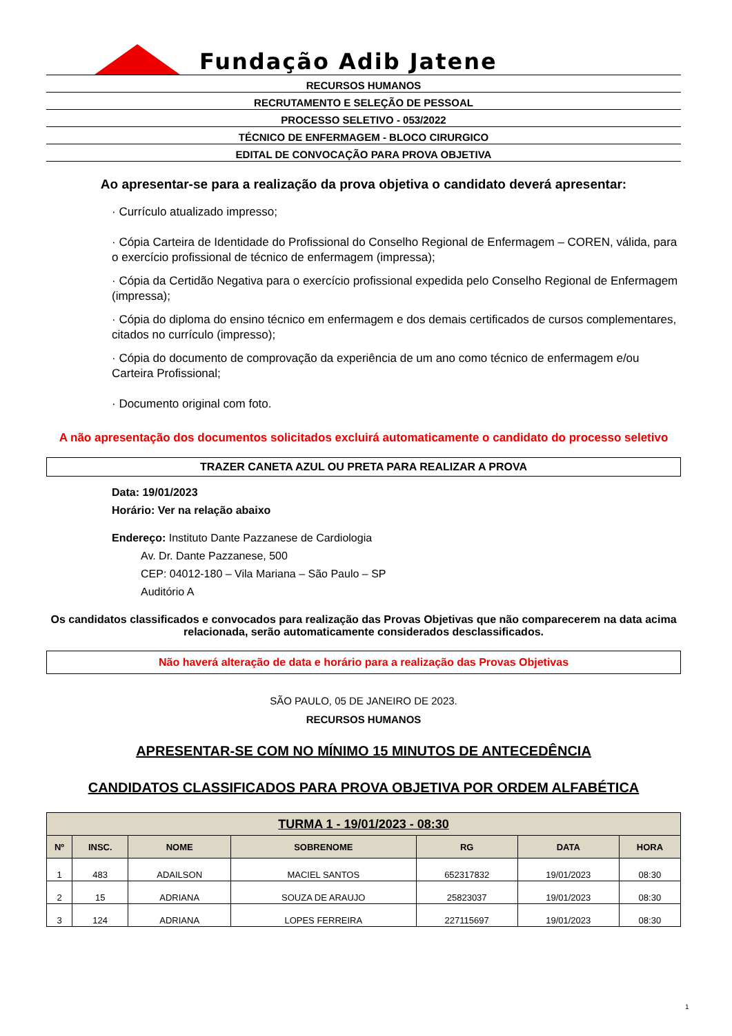Fundação Adib Jatene
RECURSOS HUMANOS
RECRUTAMENTO E SELEÇÃO DE PESSOAL
PROCESSO SELETIVO - 053/2022
TÉCNICO DE ENFERMAGEM - BLOCO CIRURGICO
EDITAL DE CONVOCAÇÃO PARA PROVA OBJETIVA
Ao apresentar-se para a realização da prova objetiva o candidato deverá apresentar:
· Currículo atualizado impresso;
· Cópia Carteira de Identidade do Profissional do Conselho Regional de Enfermagem – COREN, válida, para o exercício profissional de técnico de enfermagem (impressa);
· Cópia da Certidão Negativa para o exercício profissional expedida pelo Conselho Regional de Enfermagem (impressa);
· Cópia do diploma do ensino técnico em enfermagem e dos demais certificados de cursos complementares, citados no currículo (impresso);
· Cópia do documento de comprovação da experiência de um ano como técnico de enfermagem e/ou Carteira Profissional;
· Documento original com foto.
A não apresentação dos documentos solicitados excluirá automaticamente o candidato do processo seletivo
TRAZER CANETA AZUL OU PRETA PARA REALIZAR A PROVA
Data: 19/01/2023
Horário: Ver na relação abaixo
Endereço: Instituto Dante Pazzanese de Cardiologia
Av. Dr. Dante Pazzanese, 500
CEP: 04012-180 – Vila Mariana – São Paulo – SP
Auditório A
Os candidatos classificados e convocados para realização das Provas Objetivas que não comparecerem na data acima relacionada, serão automaticamente considerados desclassificados.
Não haverá alteração de data e horário para a realização das Provas Objetivas
SÃO PAULO, 05 DE JANEIRO DE 2023.
RECURSOS HUMANOS
APRESENTAR-SE COM NO MÍNIMO 15 MINUTOS DE ANTECEDÊNCIA
CANDIDATOS CLASSIFICADOS PARA PROVA OBJETIVA POR ORDEM ALFABÉTICA
| TURMA 1 - 19/01/2023 - 08:30 | | | | | | |
| --- | --- | --- | --- | --- | --- | --- |
| Nº | INSC. | NOME | SOBRENOME | RG | DATA | HORA |
| 1 | 483 | ADAILSON | MACIEL SANTOS | 652317832 | 19/01/2023 | 08:30 |
| 2 | 15 | ADRIANA | SOUZA DE ARAUJO | 25823037 | 19/01/2023 | 08:30 |
| 3 | 124 | ADRIANA | LOPES FERREIRA | 227115697 | 19/01/2023 | 08:30 |
1